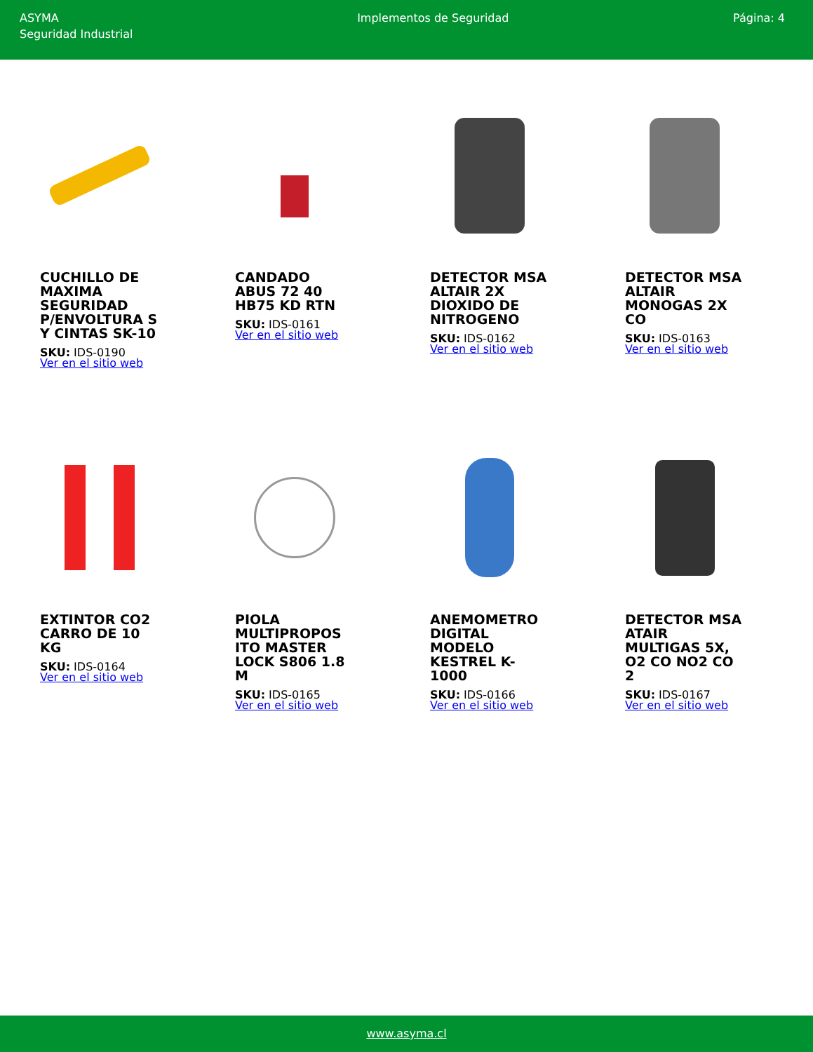ASYMA
Seguridad Industrial
Implementos de Seguridad Página: 4
CUCHILLO DE MAXIMA SEGURIDAD P/ENVOLTURA S Y CINTAS SK-10
SKU: IDS-0190
Ver en el sitio web
CANDADO ABUS 72 40 HB75 KD RTN
SKU: IDS-0161
Ver en el sitio web
DETECTOR MSA ALTAIR 2X DIOXIDO DE NITROGENO
SKU: IDS-0162
Ver en el sitio web
DETECTOR MSA ALTAIR MONOGAS 2X CO
SKU: IDS-0163
Ver en el sitio web
EXTINTOR CO2 CARRO DE 10 KG
SKU: IDS-0164
Ver en el sitio web
PIOLA MULTIPROPOS ITO MASTER LOCK S806 1.8 M
SKU: IDS-0165
Ver en el sitio web
ANEMOMETRO DIGITAL MODELO KESTREL K-1000
SKU: IDS-0166
Ver en el sitio web
DETECTOR MSA ATAIR MULTIGAS 5X, O2 CO NO2 CO 2
SKU: IDS-0167
Ver en el sitio web
www.asyma.cl